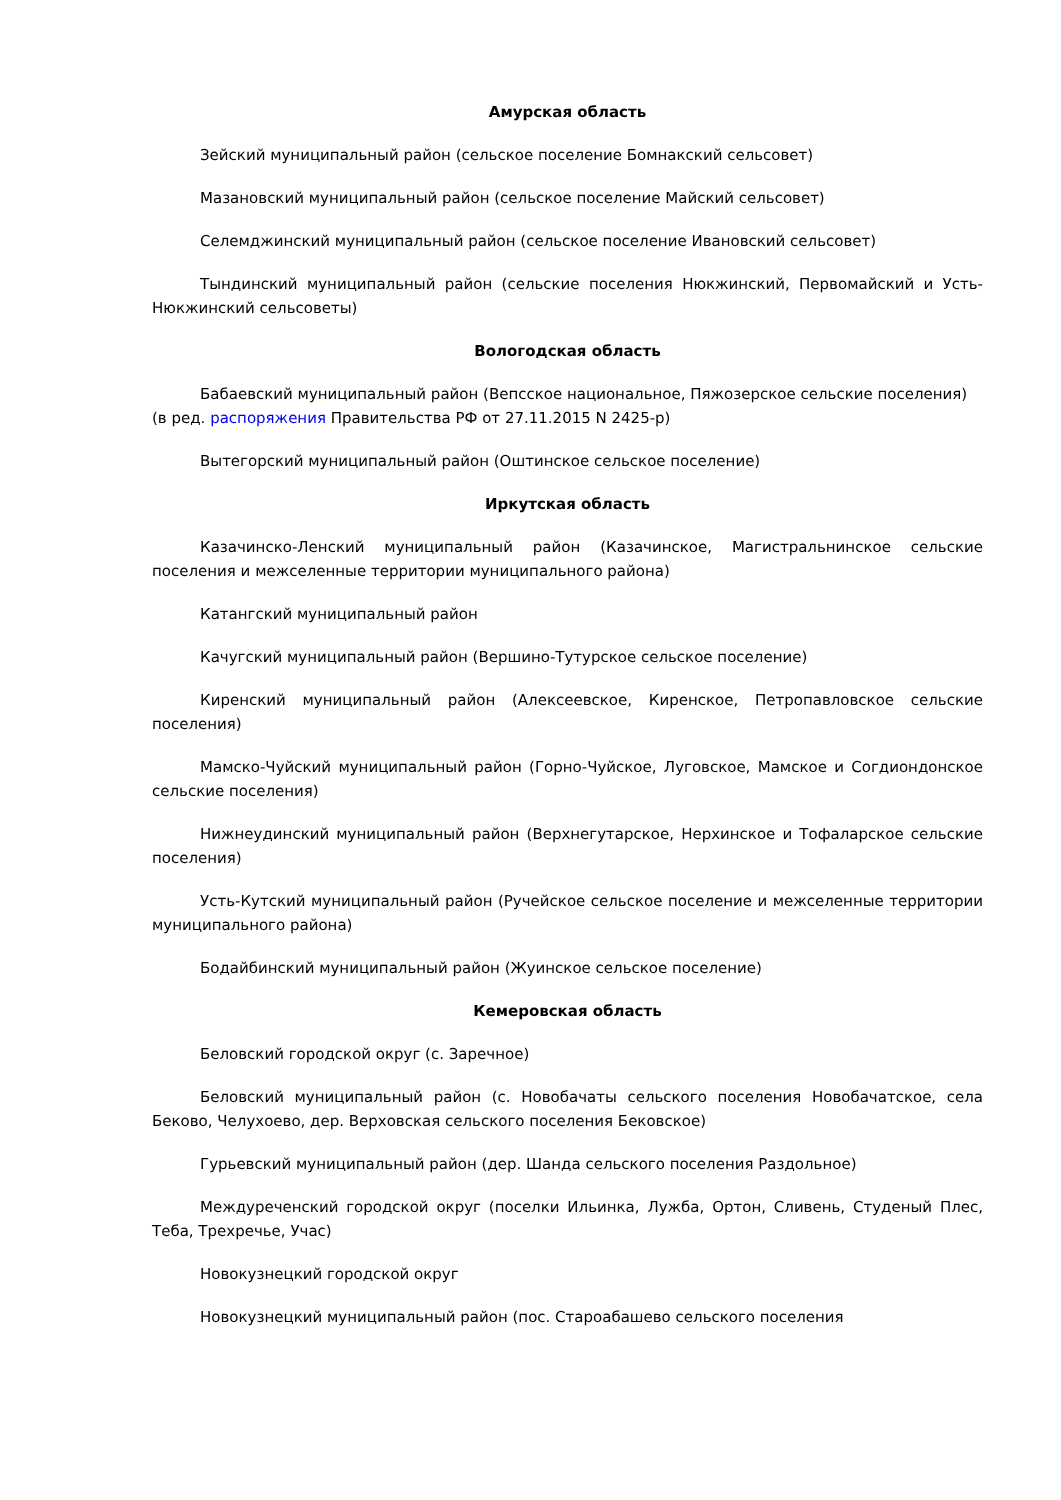Амурская область
Зейский муниципальный район (сельское поселение Бомнакский сельсовет)
Мазановский муниципальный район (сельское поселение Майский сельсовет)
Селемджинский муниципальный район (сельское поселение Ивановский сельсовет)
Тындинский муниципальный район (сельские поселения Нюкжинский, Первомайский и Усть-Нюкжинский сельсоветы)
Вологодская область
Бабаевский муниципальный район (Вепсское национальное, Пяжозерское сельские поселения)
(в ред. распоряжения Правительства РФ от 27.11.2015 N 2425-р)
Вытегорский муниципальный район (Оштинское сельское поселение)
Иркутская область
Казачинско-Ленский муниципальный район (Казачинское, Магистральнинское сельские поселения и межселенные территории муниципального района)
Катангский муниципальный район
Качугский муниципальный район (Вершино-Тутурское сельское поселение)
Киренский муниципальный район (Алексеевское, Киренское, Петропавловское сельские поселения)
Мамско-Чуйский муниципальный район (Горно-Чуйское, Луговское, Мамское и Согдиондонское сельские поселения)
Нижнеудинский муниципальный район (Верхнегутарское, Нерхинское и Тофаларское сельские поселения)
Усть-Кутский муниципальный район (Ручейское сельское поселение и межселенные территории муниципального района)
Бодайбинский муниципальный район (Жуинское сельское поселение)
Кемеровская область
Беловский городской округ (с. Заречное)
Беловский муниципальный район (с. Новобачаты сельского поселения Новобачатское, села Беково, Челухоево, дер. Верховская сельского поселения Бековское)
Гурьевский муниципальный район (дер. Шанда сельского поселения Раздольное)
Междуреченский городской округ (поселки Ильинка, Лужба, Ортон, Сливень, Студеный Плес, Теба, Трехречье, Учас)
Новокузнецкий городской округ
Новокузнецкий муниципальный район (пос. Староабашево сельского поселения